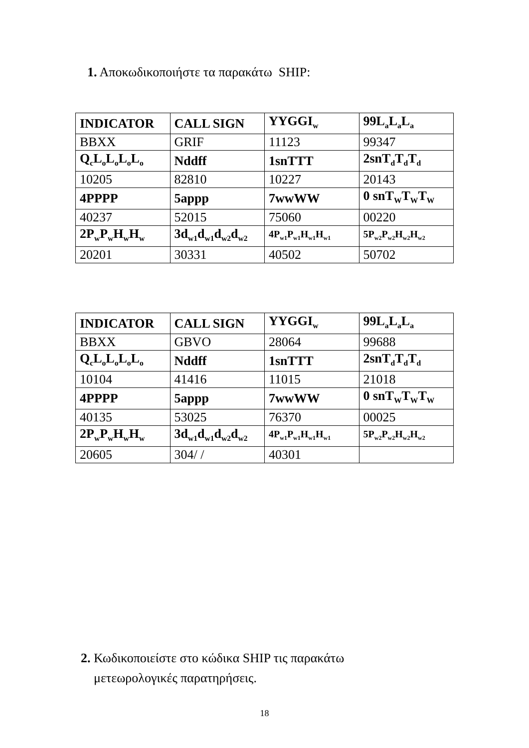1. Αποκωδικοποιήστε τα παρακάτω SHIP:
| INDICATOR | CALL SIGN | YYGGI<sub>w</sub> | 99L<sub>a</sub>L<sub>a</sub>L<sub>a</sub> |
| --- | --- | --- | --- |
| BBXX | GRIF | 11123 | 99347 |
| Q<sub>c</sub>L<sub>o</sub>L<sub>o</sub>L<sub>o</sub>L<sub>o</sub> | Nddff | 1snTTT | 2snT<sub>d</sub>T<sub>d</sub>T<sub>d</sub> |
| 10205 | 82810 | 10227 | 20143 |
| 4PPPP | 5appp | 7wwWW | 0 snT<sub>W</sub>T<sub>W</sub>T<sub>W</sub> |
| 40237 | 52015 | 75060 | 00220 |
| 2P<sub>w</sub>P<sub>w</sub>H<sub>w</sub>H<sub>w</sub> | 3d<sub>w1</sub>d<sub>w1</sub>d<sub>w2</sub>d<sub>w2</sub> | 4P<sub>w1</sub>P<sub>w1</sub>H<sub>w1</sub>H<sub>w1</sub> | 5P<sub>w2</sub>P<sub>w2</sub>H<sub>w2</sub>H<sub>w2</sub> |
| 20201 | 30331 | 40502 | 50702 |
| INDICATOR | CALL SIGN | YYGGI<sub>w</sub> | 99L<sub>a</sub>L<sub>a</sub>L<sub>a</sub> |
| --- | --- | --- | --- |
| BBXX | GBVO | 28064 | 99688 |
| Q<sub>c</sub>L<sub>o</sub>L<sub>o</sub>L<sub>o</sub>L<sub>o</sub> | Nddff | 1snTTT | 2snT<sub>d</sub>T<sub>d</sub>T<sub>d</sub> |
| 10104 | 41416 | 11015 | 21018 |
| 4PPPP | 5appp | 7wwWW | 0 snT<sub>W</sub>T<sub>W</sub>T<sub>W</sub> |
| 40135 | 53025 | 76370 | 00025 |
| 2P<sub>w</sub>P<sub>w</sub>H<sub>w</sub>H<sub>w</sub> | 3d<sub>w1</sub>d<sub>w1</sub>d<sub>w2</sub>d<sub>w2</sub> | 4P<sub>w1</sub>P<sub>w1</sub>H<sub>w1</sub>H<sub>w1</sub> | 5P<sub>w2</sub>P<sub>w2</sub>H<sub>w2</sub>H<sub>w2</sub> |
| 20605 | 304/ / | 40301 | |
2. Κωδικοποιείστε στο κώδικα SHIP τις παρακάτω
μετεωρολογικές παρατηρήσεις.
18